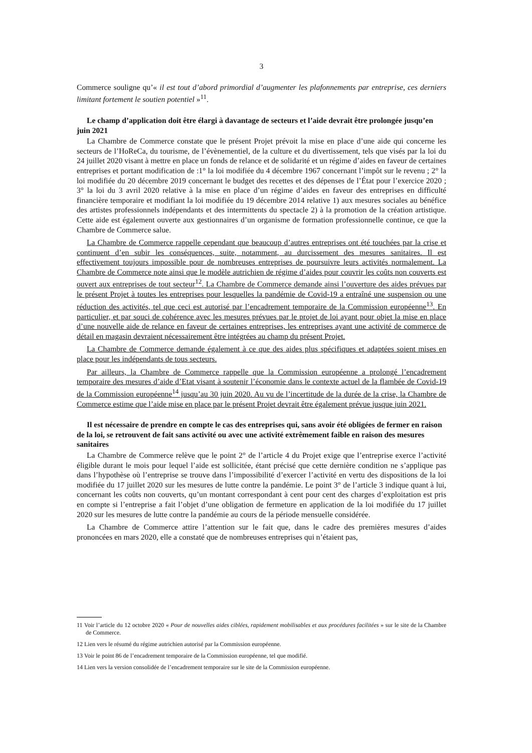3
Commerce souligne qu’« il est tout d’abord primordial d’augmenter les plafonnements par entreprise, ces derniers limitant fortement le soutien potentiel »<sup>11</sup>.
Le champ d’application doit être élargi à davantage de secteurs et l’aide devrait être prolongée jusqu’en juin 2021
La Chambre de Commerce constate que le présent Projet prévoit la mise en place d’une aide qui concerne les secteurs de l’HoReCa, du tourisme, de l’évènementiel, de la culture et du divertissement, tels que visés par la loi du 24 juillet 2020 visant à mettre en place un fonds de relance et de solidarité et un régime d’aides en faveur de certaines entreprises et portant modification de :1° la loi modifiée du 4 décembre 1967 concernant l’impôt sur le revenu ; 2° la loi modifiée du 20 décembre 2019 concernant le budget des recettes et des dépenses de l’État pour l’exercice 2020 ; 3° la loi du 3 avril 2020 relative à la mise en place d’un régime d’aides en faveur des entreprises en difficulté financière temporaire et modifiant la loi modifiée du 19 décembre 2014 relative 1) aux mesures sociales au bénéfice des artistes professionnels indépendants et des intermittents du spectacle 2) à la promotion de la création artistique. Cette aide est également ouverte aux gestionnaires d’un organisme de formation professionnelle continue, ce que la Chambre de Commerce salue.
La Chambre de Commerce rappelle cependant que beaucoup d’autres entreprises ont été touchées par la crise et continuent d’en subir les conséquences, suite, notamment, au durcissement des mesures sanitaires. Il est effectivement toujours impossible pour de nombreuses entreprises de poursuivre leurs activités normalement. La Chambre de Commerce note ainsi que le modèle autrichien de régime d’aides pour couvrir les coûts non couverts est ouvert aux entreprises de tout secteur<sup>12</sup>. La Chambre de Commerce demande ainsi l’ouverture des aides prévues par le présent Projet à toutes les entreprises pour lesquelles la pandémie de Covid-19 a entraîné une suspension ou une réduction des activités, tel que ceci est autorisé par l’encadrement temporaire de la Commission européenne<sup>13</sup>. En particulier, et par souci de cohérence avec les mesures prévues par le projet de loi ayant pour objet la mise en place d’une nouvelle aide de relance en faveur de certaines entreprises, les entreprises ayant une activité de commerce de détail en magasin devraient nécessairement être intégrées au champ du présent Projet.
La Chambre de Commerce demande également à ce que des aides plus spécifiques et adaptées soient mises en place pour les indépendants de tous secteurs.
Par ailleurs, la Chambre de Commerce rappelle que la Commission européenne a prolongé l’encadrement temporaire des mesures d’aide d’Etat visant à soutenir l’économie dans le contexte actuel de la flambée de Covid-19 de la Commission européenne<sup>14</sup> jusqu’au 30 juin 2020. Au vu de l’incertitude de la durée de la crise, la Chambre de Commerce estime que l’aide mise en place par le présent Projet devrait être également prévue jusque juin 2021.
Il est nécessaire de prendre en compte le cas des entreprises qui, sans avoir été obligées de fermer en raison de la loi, se retrouvent de fait sans activité ou avec une activité extrêmement faible en raison des mesures sanitaires
La Chambre de Commerce relève que le point 2° de l’article 4 du Projet exige que l’entreprise exerce l’activité éligible durant le mois pour lequel l’aide est sollicitée, étant précisé que cette dernière condition ne s’applique pas dans l’hypothèse où l’entreprise se trouve dans l’impossibilité d’exercer l’activité en vertu des dispositions de la loi modifiée du 17 juillet 2020 sur les mesures de lutte contre la pandémie. Le point 3° de l’article 3 indique quant à lui, concernant les coûts non couverts, qu’un montant correspondant à cent pour cent des charges d’exploitation est pris en compte si l’entreprise a fait l’objet d’une obligation de fermeture en application de la loi modifiée du 17 juillet 2020 sur les mesures de lutte contre la pandémie au cours de la période mensuelle considérée.
La Chambre de Commerce attire l’attention sur le fait que, dans le cadre des premières mesures d’aides prononcées en mars 2020, elle a constaté que de nombreuses entreprises qui n’étaient pas,
11 Voir l’article du 12 octobre 2020 « Pour de nouvelles aides ciblées, rapidement mobilisables et aux procédures facilitées » sur le site de la Chambre de Commerce.
12 Lien vers le résumé du régime autrichien autorisé par la Commission européenne.
13 Voir le point 86 de l’encadrement temporaire de la Commission européenne, tel que modifié.
14 Lien vers la version consolidée de l’encadrement temporaire sur le site de la Commission européenne.